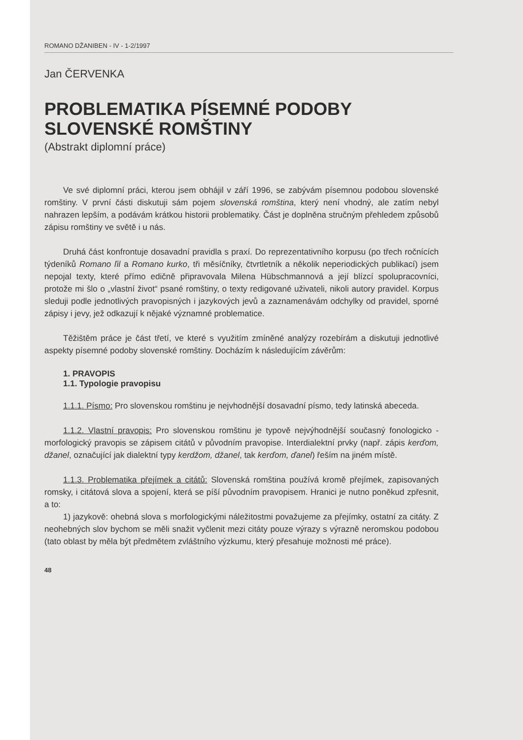ROMANO DŽANIBEN - IV - 1-2/1997
Jan ČERVENKA
PROBLEMATIKA PÍSEMNÉ PODOBY
SLOVENSKÉ ROMŠTINY
(Abstrakt diplomní práce)
Ve své diplomní práci, kterou jsem obhájil v září 1996, se zabývám písemnou podobou slovenské romštiny. V první části diskutuji sám pojem slovenská romština, který není vhodný, ale zatím nebyl nahrazen lepším, a podávám krátkou historii problematiky. Část je doplněna stručným přehledem způsobů zápisu romštiny ve světě i u nás.
Druhá část konfrontuje dosavadní pravidla s praxí. Do reprezentativního korpusu (po třech ročnících týdeníků Romano ľil a Romano kurko, tři měsíčníky, čtvrtletník a několik neperiodických publikací) jsem nepojal texty, které přímo edičně připravovala Milena Hübschmannová a její blízcí spolupracovníci, protože mi šlo o „vlastní život“ psané romštiny, o texty redigované uživateli, nikoli autory pravidel. Korpus sleduji podle jednotlivých pravopisných i jazykových jevů a zaznamenávám odchylky od pravidel, sporné zápisy i jevy, jež odkazují k nějaké významné problematice.
Těžištěm práce je část třetí, ve které s využitím zmíněné analýzy rozebírám a diskutuji jednotlivé aspekty písemné podoby slovenské romštiny. Docházím k následujícím závěrům:
1. PRAVOPIS
1.1. Typologie pravopisu
1.1.1. Písmo: Pro slovenskou romštinu je nejvhodnější dosavadní písmo, tedy latinská abeceda.
1.1.2. Vlastní pravopis: Pro slovenskou romštinu je typově nejvýhodnější současný fonologicko - morfologický pravopis se zápisem citátů v původním pravopise. Interdialektní prvky (např. zápis kerďom, džanel, označující jak dialektní typy kerdžom, džanel, tak kerďom, ďanel) řeším na jiném místě.
1.1.3. Problematika přejímek a citátů: Slovenská romština používá kromě přejímek, zapisovaných romsky, i citátová slova a spojení, která se píší původním pravopisem. Hranici je nutno poněkud zpřesnit, a to:
1) jazykově: ohebná slova s morfologickými náležitostmi považujeme za přejímky, ostatní za citáty. Z neohebných slov bychom se měli snažit vyčlenit mezi citáty pouze výrazy s výrazně neromskou podobou (tato oblast by měla být předmětem zvláštního výzkumu, který přesahuje možnosti mé práce).
48